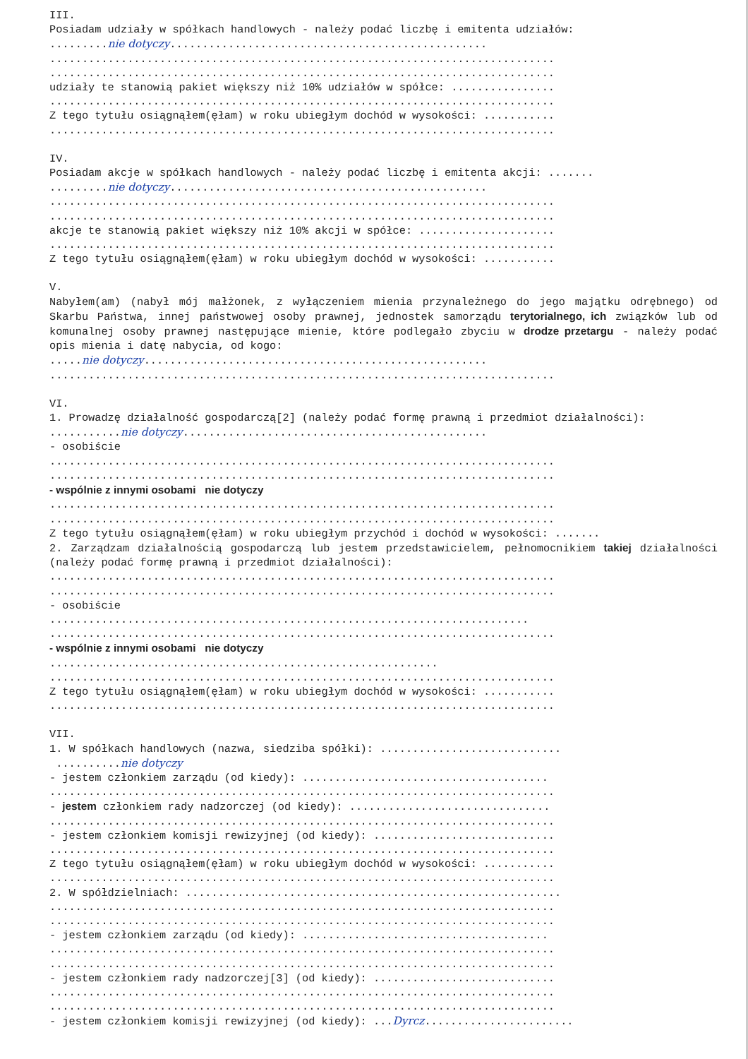III.
Posiadam udziały w spółkach handlowych - należy podać liczbę i emitenta udziałów:
.........nie dotyczy.................................................
..............................................................................
..............................................................................
udziały te stanowią pakiet większy niż 10% udziałów w spółce: ................
..............................................................................
Z tego tytułu osiągnąłem(ęłam) w roku ubiegłym dochód w wysokości: ...........
..............................................................................
IV.
Posiadam akcje w spółkach handlowych - należy podać liczbę i emitenta akcji: .......
.........nie dotyczy.................................................
..............................................................................
..............................................................................
akcje te stanowią pakiet większy niż 10% akcji w spółce: .....................
..............................................................................
Z tego tytułu osiągnąłem(ęłam) w roku ubiegłym dochód w wysokości: ...........
V.
Nabyłem(am) (nabył mój małżonek, z wyłączeniem mienia przynależnego do jego majątku odrębnego) od Skarbu Państwa, innej państwowej osoby prawnej, jednostek samorządu terytorialnego, ich związków lub od komunalnej osoby prawnej następujące mienie, które podlegało zbyciu w drodze przetargu - należy podać opis mienia i datę nabycia, od kogo:
.....nie dotyczy.....................................................
..............................................................................
VI.
1. Prowadzę działalność gospodarczą[2] (należy podać formę prawną i przedmiot działalności):
...........nie dotyczy...............................................
- osobiście
..............................................................................
..............................................................................
- wspólnie z innymi osobami nie dotyczy
..............................................................................
..............................................................................
Z tego tytułu osiągnąłem(ęłam) w roku ubiegłym przychód i dochód w wysokości: .......
2. Zarządzam działalnością gospodarczą lub jestem przedstawicielem, pełnomocnikiem takiej działalności (należy podać formę prawną i przedmiot działalności):
..............................................................................
..............................................................................
- osobiście
..........................................................................
..............................................................................
- wspólnie z innymi osobami nie dotyczy
............................................................
..............................................................................
Z tego tytułu osiągnąłem(ęłam) w roku ubiegłym dochód w wysokości: ...........
..............................................................................
VII.
1. W spółkach handlowych (nazwa, siedziba spółki): ............................
..........nie dotyczy
- jestem członkiem zarządu (od kiedy): ......................................
..............................................................................
- jestem członkiem rady nadzorczej (od kiedy): ...............................
..............................................................................
- jestem członkiem komisji rewizyjnej (od kiedy): ............................
..............................................................................
Z tego tytułu osiągnąłem(ęłam) w roku ubiegłym dochód w wysokości: ...........
..............................................................................
2. W spółdzielniach: ..........................................................
..............................................................................
..............................................................................
- jestem członkiem zarządu (od kiedy): ......................................
..............................................................................
..............................................................................
- jestem członkiem rady nadzorczej[3] (od kiedy): ............................
..............................................................................
..............................................................................
- jestem członkiem komisji rewizyjnej (od kiedy): ...Dyrcz.......................